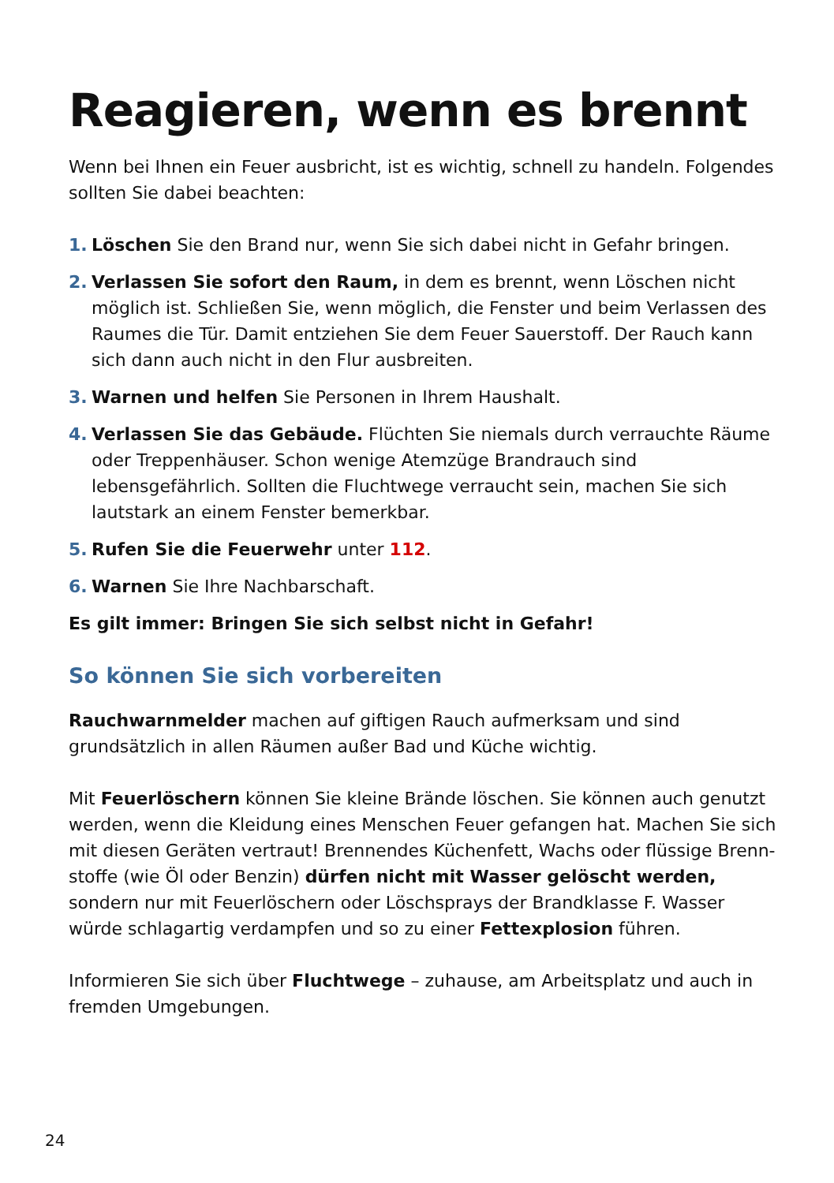Reagieren, wenn es brennt
Wenn bei Ihnen ein Feuer ausbricht, ist es wichtig, schnell zu handeln. Folgendes sollten Sie dabei beachten:
1. Löschen Sie den Brand nur, wenn Sie sich dabei nicht in Gefahr bringen.
2. Verlassen Sie sofort den Raum, in dem es brennt, wenn Löschen nicht möglich ist. Schließen Sie, wenn möglich, die Fenster und beim Verlassen des Raumes die Tür. Damit entziehen Sie dem Feuer Sauerstoff. Der Rauch kann sich dann auch nicht in den Flur ausbreiten.
3. Warnen und helfen Sie Personen in Ihrem Haushalt.
4. Verlassen Sie das Gebäude. Flüchten Sie niemals durch verrauchte Räume oder Treppenhäuser. Schon wenige Atemzüge Brandrauch sind lebensgefährlich. Sollten die Fluchtwege verraucht sein, machen Sie sich lautstark an einem Fenster bemerkbar.
5. Rufen Sie die Feuerwehr unter 112.
6. Warnen Sie Ihre Nachbarschaft.
Es gilt immer: Bringen Sie sich selbst nicht in Gefahr!
So können Sie sich vorbereiten
Rauchwarnmelder machen auf giftigen Rauch aufmerksam und sind grundsätzlich in allen Räumen außer Bad und Küche wichtig.
Mit Feuerlöschern können Sie kleine Brände löschen. Sie können auch genutzt werden, wenn die Kleidung eines Menschen Feuer gefangen hat. Machen Sie sich mit diesen Geräten vertraut! Brennendes Küchenfett, Wachs oder flüssige Brenn­stoffe (wie Öl oder Benzin) dürfen nicht mit Wasser gelöscht werden, sondern nur mit Feuerlöschern oder Löschsprays der Brandklasse F. Wasser würde schlagartig verdampfen und so zu einer Fettexplosion führen.
Informieren Sie sich über Fluchtwege – zuhause, am Arbeitsplatz und auch in fremden Umgebungen.
24